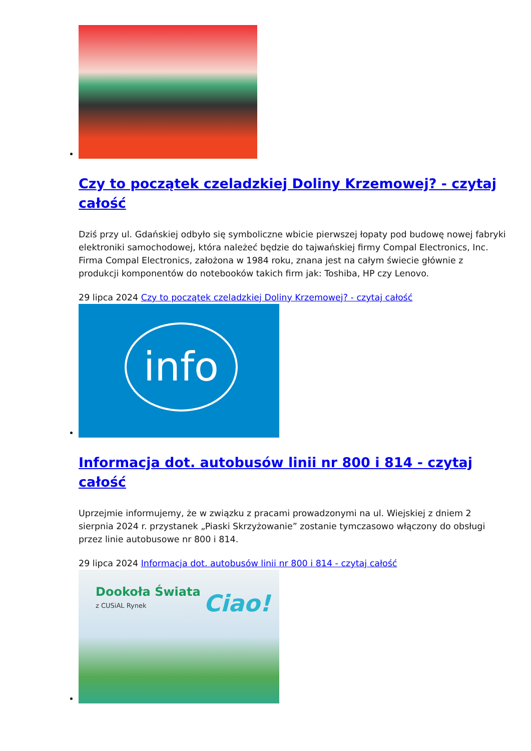Czy to początek czeladzkiej Doliny Krzemowej? - czytaj całość
Dziś przy ul. Gdańskiej odbyło się symboliczne wbicie pierwszej łopaty pod budowę nowej fabryki elektroniki samochodowej, która należeć będzie do tajwańskiej firmy Compal Electronics, Inc. Firma Compal Electronics, założona w 1984 roku, znana jest na całym świecie głównie z produkcji komponentów do notebooków takich firm jak: Toshiba, HP czy Lenovo.
29 lipca 2024 Czy to początek czeladzkiej Doliny Krzemowej? - czytaj całość
info
Informacja dot. autobusów linii nr 800 i 814 - czytaj całość
Uprzejmie informujemy, że w związku z pracami prowadzonymi na ul. Wiejskiej z dniem 2 sierpnia 2024 r. przystanek „Piaski Skrzyżowanie” zostanie tymczasowo włączony do obsługi przez linie autobusowe nr 800 i 814.
29 lipca 2024 Informacja dot. autobusów linii nr 800 i 814 - czytaj całość
Dookoła Świata
z CUSiAL Rynek Ciao!